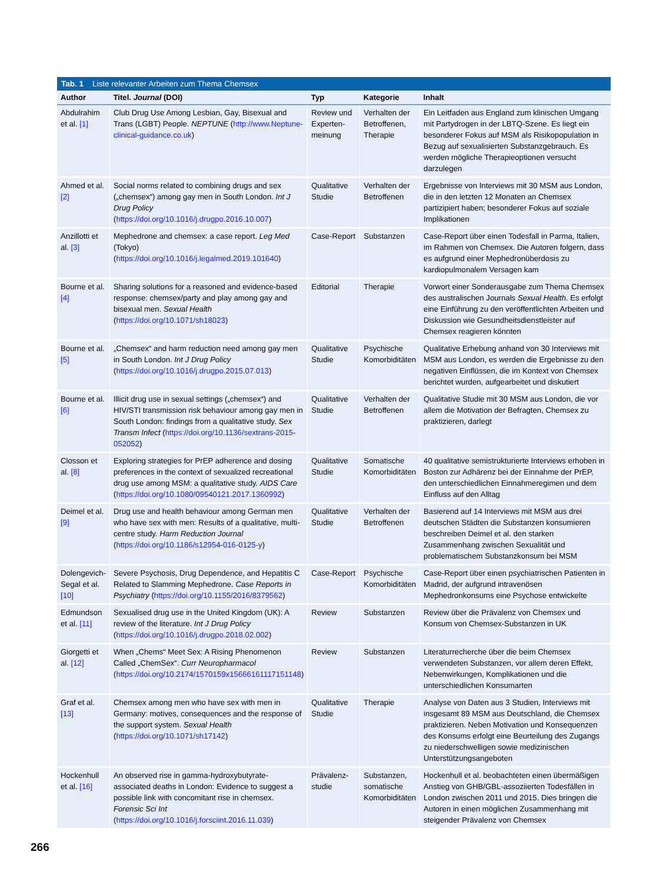Tab. 1 Liste relevanter Arbeiten zum Thema Chemsex
| Author | Titel. Journal (DOI) | Typ | Kategorie | Inhalt |
| --- | --- | --- | --- | --- |
| Abdulrahim et al. [1] | Club Drug Use Among Lesbian, Gay, Bisexual and Trans (LGBT) People. NEPTUNE ( http://www.Neptune-clinical-guidance.co.uk ) | Review und Experten­meinung | Verhalten der Betroffenen, Therapie | Ein Leitfaden aus England zum klinischen Umgang mit Partydrogen in der LBTQ-Szene. Es liegt ein besonderer Fokus auf MSM als Risikopopulation in Bezug auf sexualisierten Substanzgebrauch. Es werden mögliche Therapieoptionen versucht darzulegen |
| Ahmed et al. [2] | Social norms related to combining drugs and sex („chemsex“) among gay men in South London. Int J Drug Policy ( https://doi.org/10.1016/j.drugpo.2016.10.007 ) | Qualitative Studie | Verhalten der Betroffenen | Ergebnisse von Interviews mit 30 MSM aus London, die in den letzten 12 Monaten an Chemsex partizipiert haben; besonderer Fokus auf soziale Implikationen |
| Anzillotti et al. [3] | Mephedrone and chemsex: a case report. Leg Med (Tokyo) ( https://doi.org/10.1016/j.legalmed.2019.101640 ) | Case-Report | Substanzen | Case-Report über einen Todesfall in Parma, Italien, im Rahmen von Chemsex. Die Autoren folgern, dass es aufgrund einer Mephedronüberdosis zu kardiopulmonalem Versagen kam |
| Bourne et al. [4] | Sharing solutions for a reasoned and evidence-based response: chemsex/party and play among gay and bisexual men. Sexual Health ( https://doi.org/10.1071/sh18023 ) | Editorial | Therapie | Vorwort einer Sonderausgabe zum Thema Chemsex des australischen Journals Sexual Health . Es erfolgt eine Einführung zu den veröffentlichten Arbeiten und Diskussion wie Gesundheitsdienstleister auf Chemsex reagieren könnten |
| Bourne et al. [5] | „Chemsex“ and harm reduction need among gay men in South London. Int J Drug Policy ( https://doi.org/10.1016/j.drugpo.2015.07.013 ) | Qualitative Studie | Psychische Komorbiditäten | Qualitative Erhebung anhand von 30 Interviews mit MSM aus London, es werden die Ergebnisse zu den negativen Einflüssen, die im Kontext von Chemsex berichtet wurden, aufgearbeitet und diskutiert |
| Bourne et al. [6] | Illicit drug use in sexual settings („chemsex“) and HIV/STI transmission risk behaviour among gay men in South London: findings from a qualitative study. Sex Transm Infect ( https://doi.org/10.1136/sextrans-2015-052052 ) | Qualitative Studie | Verhalten der Betroffenen | Qualitative Studie mit 30 MSM aus London, die vor allem die Motivation der Befragten, Chemsex zu praktizieren, darlegt |
| Closson et al. [8] | Exploring strategies for PrEP adherence and dosing preferences in the context of sexualized recreational drug use among MSM: a qualitative study. AIDS Care ( https://doi.org/10.1080/09540121.2017.1360992 ) | Qualitative Studie | Somatische Komorbiditäten | 40 qualitative semistrukturierte Interviews erhoben in Boston zur Adhärenz bei der Einnahme der PrEP, den unterschiedlichen Einnahmeregimen und dem Einfluss auf den Alltag |
| Deimel et al. [9] | Drug use and health behaviour among German men who have sex with men: Results of a qualitative, multi-centre study. Harm Reduction Journal ( https://doi.org/10.1186/s12954-016-0125-y ) | Qualitative Studie | Verhalten der Betroffenen | Basierend auf 14 Interviews mit MSM aus drei deutschen Städten die Substanzen konsumieren beschreiben Deimel et al. den starken Zusammenhang zwischen Sexualität und problematischem Substanzkonsum bei MSM |
| Dolengevich-Segal et al. [10] | Severe Psychosis, Drug Dependence, and Hepatitis C Related to Slamming Mephedrone. Case Reports in Psychiatry ( https://doi.org/10.1155/2016/8379562 ) | Case-Report | Psychische Komorbiditäten | Case-Report über einen psychiatrischen Patienten in Madrid, der aufgrund intravenösen Mephedronkonsums eine Psychose entwickelte |
| Edmundson et al. [11] | Sexualised drug use in the United Kingdom (UK): A review of the literature. Int J Drug Policy ( https://doi.org/10.1016/j.drugpo.2018.02.002 ) | Review | Substanzen | Review über die Prävalenz von Chemsex und Konsum von Chemsex-Substanzen in UK |
| Giorgetti et al. [12] | When „Chems“ Meet Sex: A Rising Phenomenon Called „ChemSex“. Curr Neuropharmacol ( https://doi.org/10.2174/1570159x15666161117151148 ) | Review | Substanzen | Literaturrecherche über die beim Chemsex verwendeten Substanzen, vor allem deren Effekt, Nebenwirkungen, Komplikationen und die unterschiedlichen Konsumarten |
| Graf et al. [13] | Chemsex among men who have sex with men in Germany: motives, consequences and the response of the support system. Sexual Health ( https://doi.org/10.1071/sh17142 ) | Qualitative Studie | Therapie | Analyse von Daten aus 3 Studien, Interviews mit insgesamt 89 MSM aus Deutschland, die Chemsex praktizieren. Neben Motivation und Konsequenzen des Konsums erfolgt eine Beurteilung des Zugangs zu niederschwelligen sowie medizinischen Unterstützungsangeboten |
| Hockenhull et al. [16] | An observed rise in gamma-hydroxybutyrate-associated deaths in London: Evidence to suggest a possible link with concomitant rise in chemsex. Forensic Sci Int ( https://doi.org/10.1016/j.forsciint.2016.11.039 ) | Prävalenz­studie | Substanzen, somatische Komorbiditäten | Hockenhull et al. beobachteten einen übermäßigen Anstieg von GHB/GBL-assoziierten Todesfällen in London zwischen 2011 und 2015. Dies bringen die Autoren in einen möglichen Zusammenhang mit steigender Prävalenz von Chemsex |
266